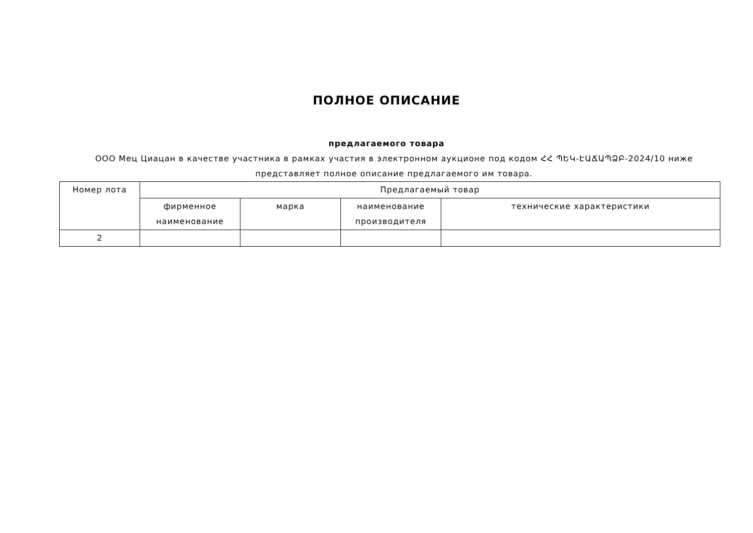ПОЛНОЕ ОПИСАНИЕ
предлагаемого товара
ООО Мец Циацан в качестве участника в рамках участия в электронном аукционе под кодом ՀՀ ՊԵԿ-ԷԱՃԱՊՁԲ-2024/10 ниже представляет полное описание предлагаемого им товара.
| Номер лота | Предлагаемый товар | | | |
| --- | --- | --- | --- | --- |
| | фирменное наименование | марка | наименование производителя | технические характеристики |
| 2 | | | | |